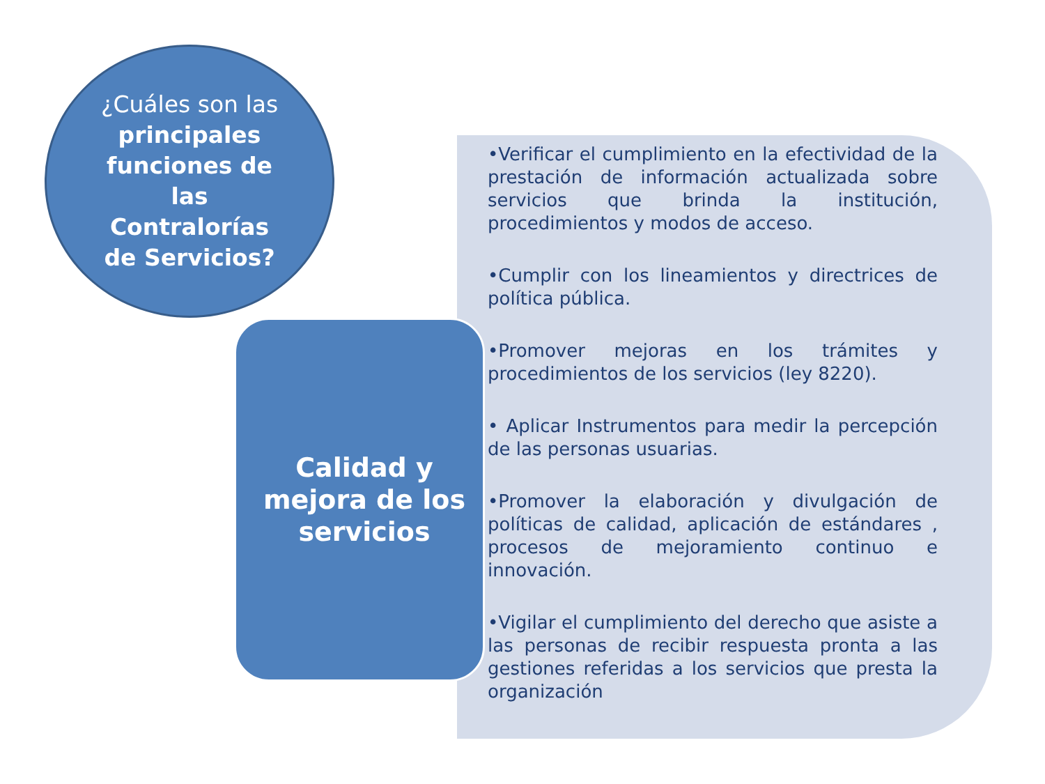¿Cuáles son las principales funciones de las Contralorías de Servicios?
Calidad y mejora de los servicios
•Verificar el cumplimiento en la efectividad de la prestación de información actualizada sobre servicios que brinda la institución, procedimientos y modos de acceso.
•Cumplir con los lineamientos y directrices de política pública.
•Promover mejoras en los trámites y procedimientos de los servicios (ley 8220).
• Aplicar Instrumentos para medir la percepción de las personas usuarias.
•Promover la elaboración y divulgación de políticas de calidad, aplicación de estándares , procesos de mejoramiento continuo e innovación.
•Vigilar el cumplimiento del derecho que asiste a las personas de recibir respuesta pronta a las gestiones referidas a los servicios que presta la organización